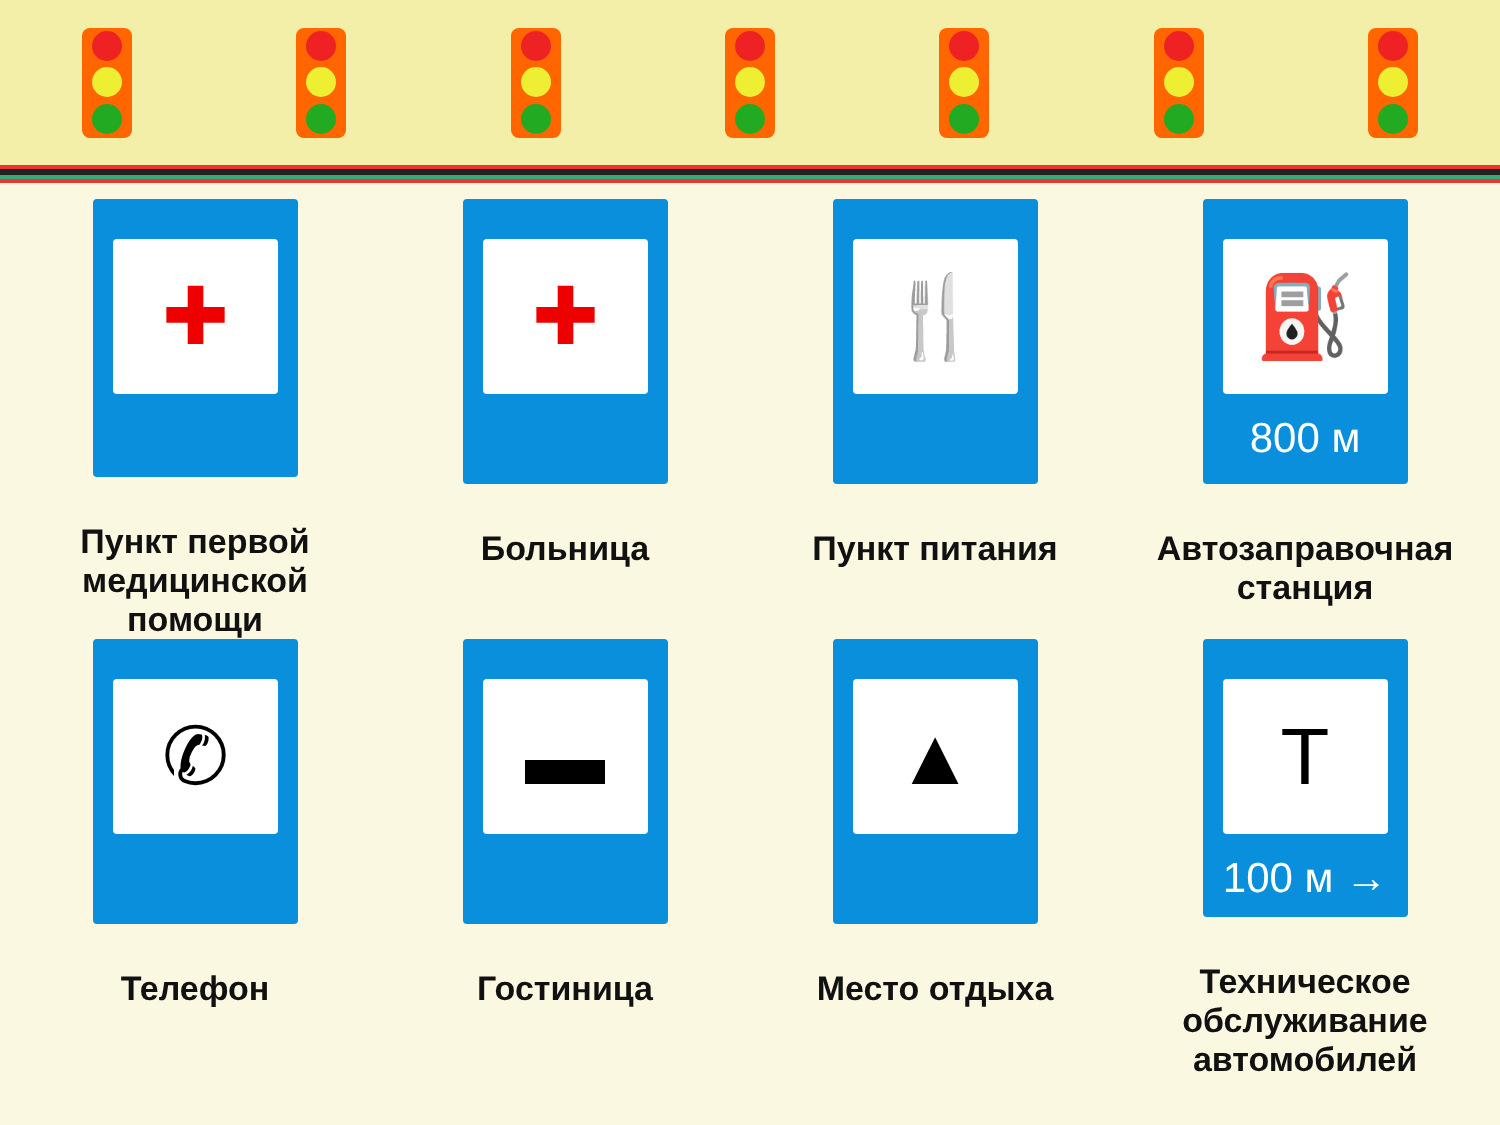✚
Пункт первой медицинской помощи
✚
Больница
🍴
Пункт питания
⛽
800 м
Автозаправочная станция
✆
Телефон
▬
Гостиница
▲
Место отдыха
T
100 м →
Техническое обслуживание автомобилей